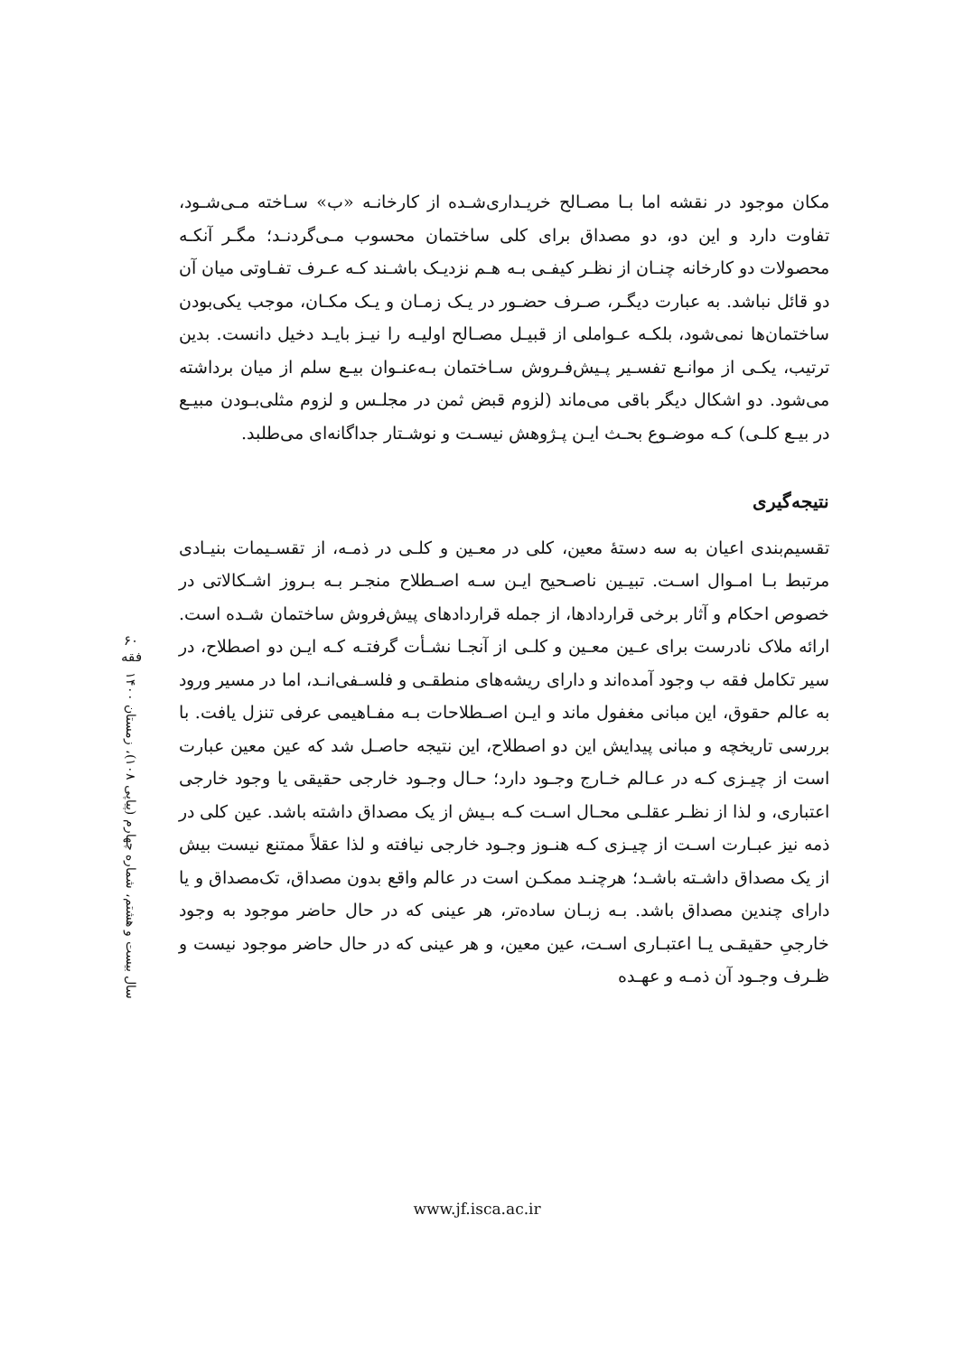۶۰
فقه
سال بیست و هشتم، شماره چهارم (پیاپی ۱۰۸)، زمستان ۱۴۰۰
مکان موجود در نقشه اما بـا مصـالح خریـداری‌شـده از کارخانـه «ب» سـاخته مـی‌شـود، تفاوت دارد و این دو، دو مصداق برای کلی ساختمان محسوب مـی‌گردنـد؛ مگـر آنکـه محصولات دو کارخانه چنـان از نظـر کیفـی بـه هـم نزدیـک باشـند کـه عـرف تفـاوتی میان آن دو قائل نباشد. به عبارت دیگـر، صـرف حضـور در یـک زمـان و یـک مکـان، موجب یکی‌بودن ساختمان‌ها نمی‌شود، بلکـه عـواملی از قبیـل مصـالح اولیـه را نیـز بایـد دخیل دانست. بدین ترتیب، یکـی از موانـع تفسـیر پـیش‌فـروش سـاختمان بـه‌عنـوان بیـع سلم از میان برداشته می‌شود. دو اشکال دیگر باقی می‌ماند (لزوم قبض ثمن در مجلـس و لزوم مثلی‌بـودن مبیـع در بیـع کلـی) کـه موضـوع بحـث ایـن پـژوهش نیسـت و نوشـتار جداگانه‌ای می‌طلبد.
نتیجه‌گیری
تقسیم‌بندی اعیان به سه دستهٔ معین، کلی در معـین و کلـی در ذمـه، از تقسـیمات بنیـادی مرتبط بـا امـوال اسـت. تبیـین ناصـحیح ایـن سـه اصـطلاح منجـر بـه بـروز اشـکالاتی در خصوص احکام و آثار برخی قراردادها، از جمله قراردادهای پیش‌فروش ساختمان شـده است. ارائه ملاک نادرست برای عـین معـین و کلـی از آنجـا نشـأت گرفتـه کـه ایـن دو اصطلاح، در سیر تکامل فقه ب وجود آمده‌اند و دارای ریشه‌های منطقـی و فلسـفی‌انـد، اما در مسیر ورود به عالم حقوق، این مبانی مغفول ماند و ایـن اصـطلاحات بـه مفـاهیمی عرفی تنزل یافت. با بررسی تاریخچه و مبانی پیدایش این دو اصطلاح، این نتیجه حاصـل شد که عین معین عبارت است از چیـزی کـه در عـالم خـارج وجـود دارد؛ حـال وجـود خارجی حقیقی یا وجود خارجی اعتباری، و لذا از نظـر عقلـی محـال اسـت کـه بـیش از یک مصداق داشته باشد. عین کلی در ذمه نیز عبـارت اسـت از چیـزی کـه هنـوز وجـود خارجی نیافته و لذا عقلاً ممتنع نیست بیش از یک مصداق داشـته باشـد؛ هرچنـد ممکـن است در عالم واقع بدون مصداق، تک‌مصداق و یا دارای چندین مصداق باشد. بـه زبـان ساده‌تر، هر عینی که در حال حاضر موجود به وجود خارجیِ حقیقـی یـا اعتبـاری اسـت، عین معین، و هر عینی که در حال حاضر موجود نیست و ظـرف وجـود آن ذمـه و عهـده
www.jf.isca.ac.ir